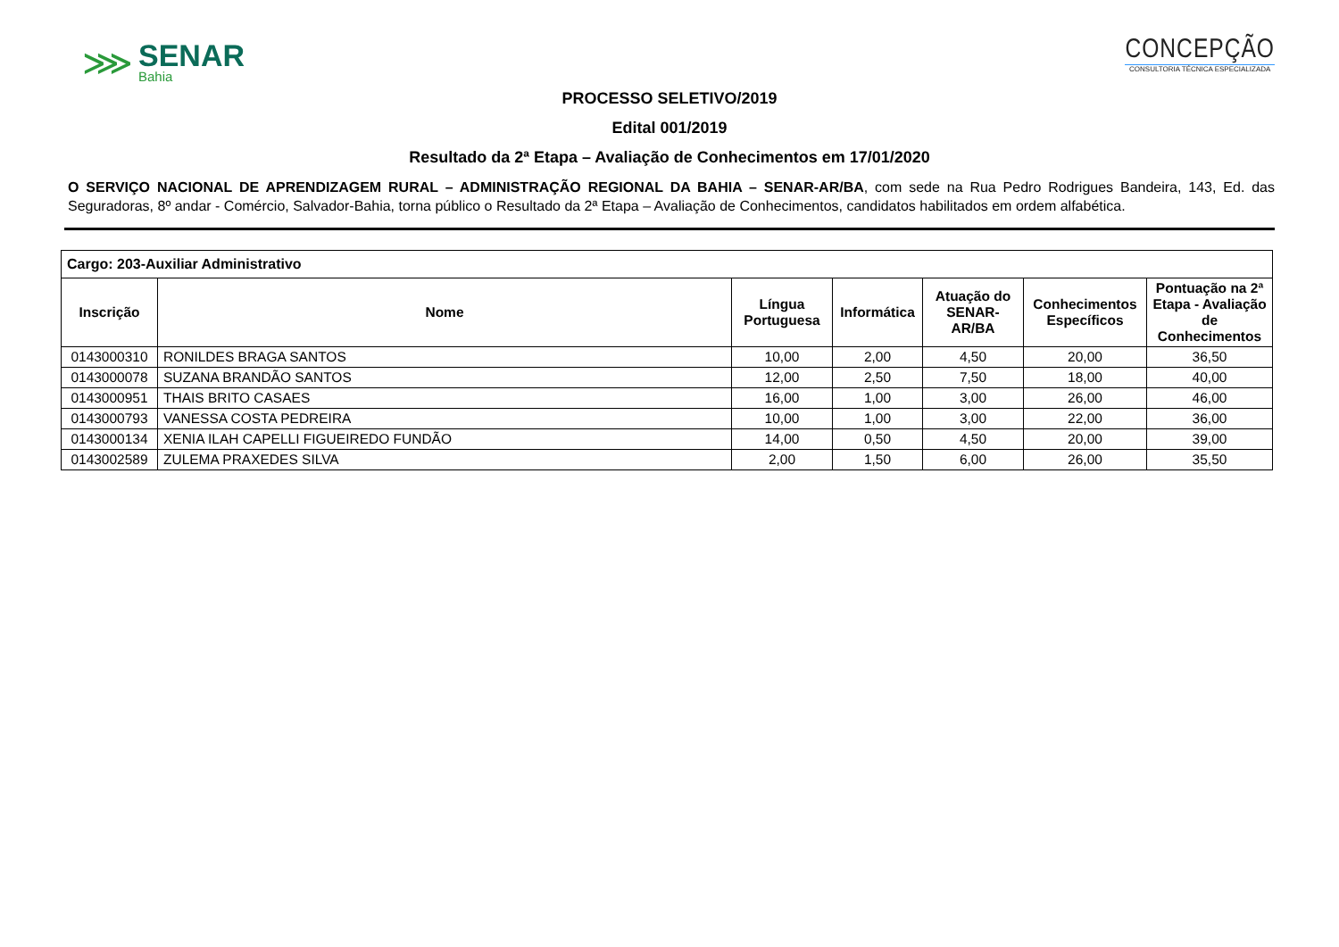⋙
SENAR
Bahia
CONCEPÇÃO
CONSULTORIA TÉCNICA ESPECIALIZADA
PROCESSO SELETIVO/2019
Edital 001/2019
Resultado da 2ª Etapa – Avaliação de Conhecimentos em 17/01/2020
O SERVIÇO NACIONAL DE APRENDIZAGEM RURAL – ADMINISTRAÇÃO REGIONAL DA BAHIA – SENAR-AR/BA, com sede na Rua Pedro Rodrigues Bandeira, 143, Ed. das Seguradoras, 8º andar - Comércio, Salvador-Bahia, torna público o Resultado da 2ª Etapa – Avaliação de Conhecimentos, candidatos habilitados em ordem alfabética.
| Cargo: 203-Auxiliar Administrativo | | | | | | |
| --- | --- | --- | --- | --- | --- | --- |
| Inscrição | Nome | Língua Portuguesa | Informática | Atuação do SENAR-AR/BA | Conhecimentos Específicos | Pontuação na 2ª Etapa - Avaliação de Conhecimentos |
| 0143000310 | RONILDES BRAGA SANTOS | 10,00 | 2,00 | 4,50 | 20,00 | 36,50 |
| 0143000078 | SUZANA BRANDÃO SANTOS | 12,00 | 2,50 | 7,50 | 18,00 | 40,00 |
| 0143000951 | THAIS BRITO CASAES | 16,00 | 1,00 | 3,00 | 26,00 | 46,00 |
| 0143000793 | VANESSA COSTA PEDREIRA | 10,00 | 1,00 | 3,00 | 22,00 | 36,00 |
| 0143000134 | XENIA ILAH CAPELLI FIGUEIREDO FUNDÃO | 14,00 | 0,50 | 4,50 | 20,00 | 39,00 |
| 0143002589 | ZULEMA PRAXEDES SILVA | 2,00 | 1,50 | 6,00 | 26,00 | 35,50 |